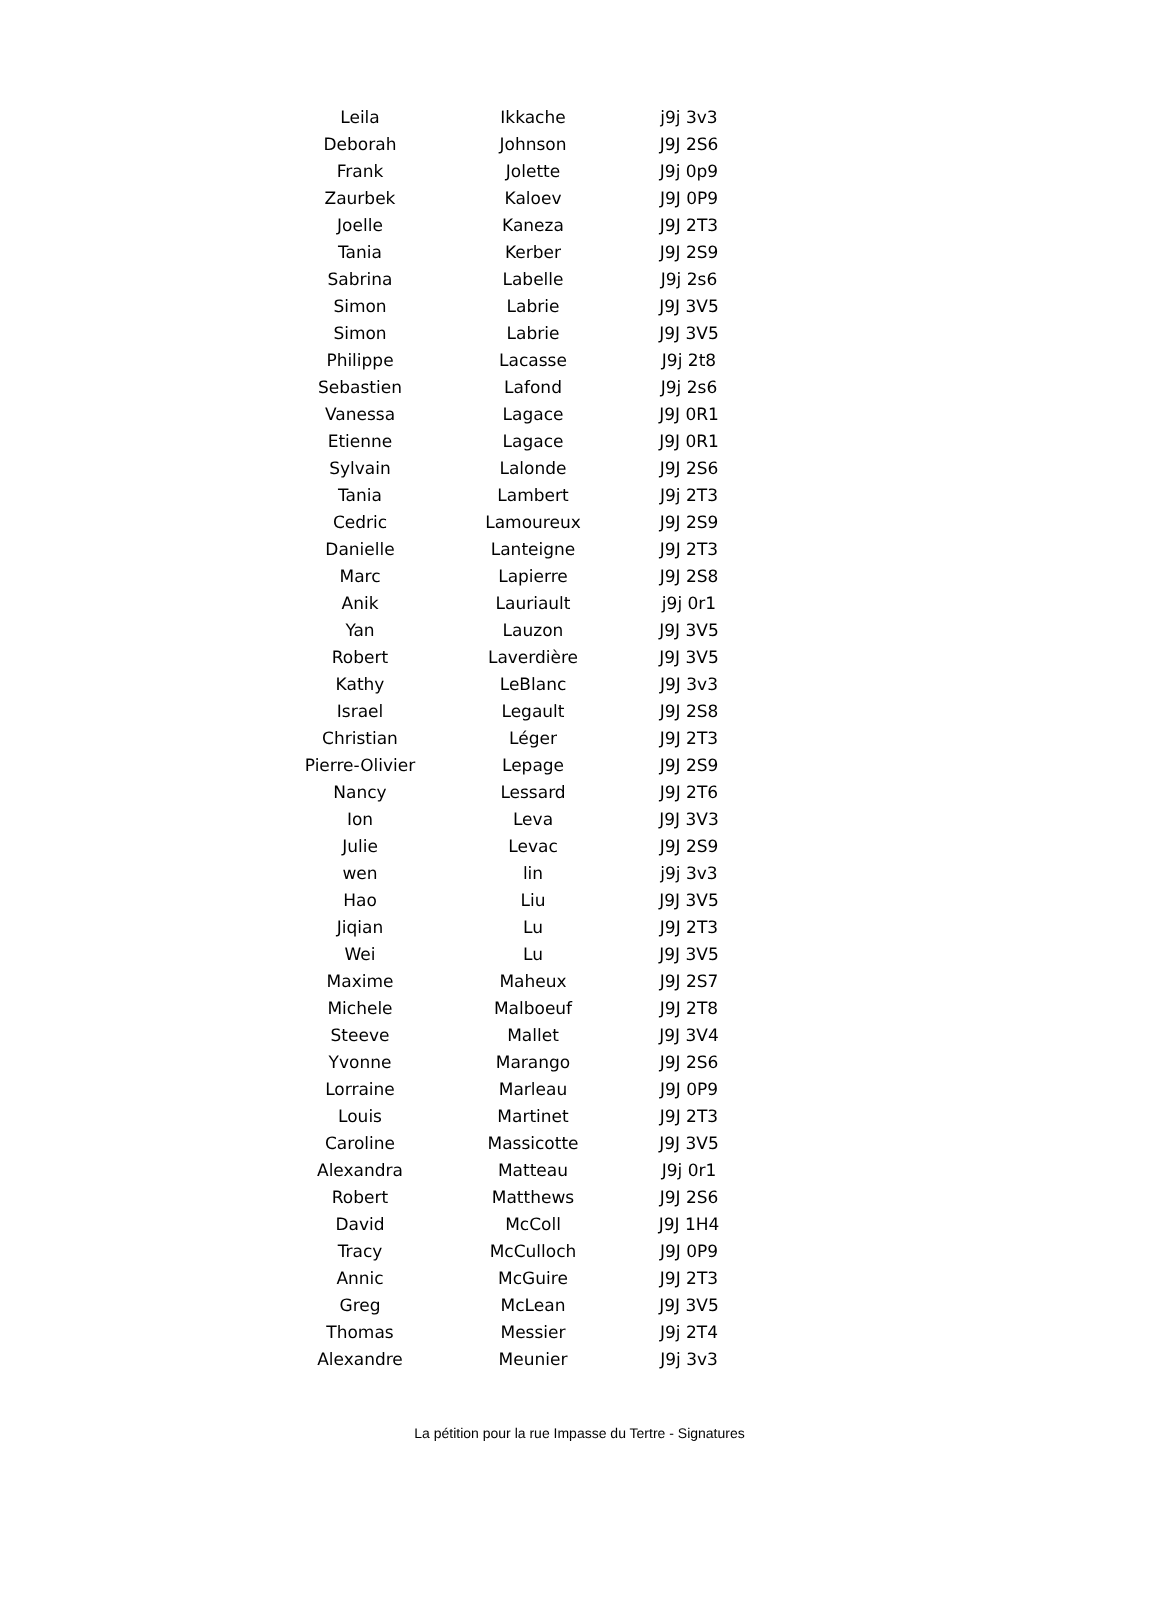| Leila | Ikkache | j9j 3v3 |
| Deborah | Johnson | J9J 2S6 |
| Frank | Jolette | J9j 0p9 |
| Zaurbek | Kaloev | J9J 0P9 |
| Joelle | Kaneza | J9J 2T3 |
| Tania | Kerber | J9J 2S9 |
| Sabrina | Labelle | J9j 2s6 |
| Simon | Labrie | J9J 3V5 |
| Simon | Labrie | J9J 3V5 |
| Philippe | Lacasse | J9j 2t8 |
| Sebastien | Lafond | J9j 2s6 |
| Vanessa | Lagace | J9J 0R1 |
| Etienne | Lagace | J9J 0R1 |
| Sylvain | Lalonde | J9J 2S6 |
| Tania | Lambert | J9j 2T3 |
| Cedric | Lamoureux | J9J 2S9 |
| Danielle | Lanteigne | J9J 2T3 |
| Marc | Lapierre | J9J 2S8 |
| Anik | Lauriault | j9j 0r1 |
| Yan | Lauzon | J9J 3V5 |
| Robert | Laverdière | J9J 3V5 |
| Kathy | LeBlanc | J9J 3v3 |
| Israel | Legault | J9J 2S8 |
| Christian | Léger | J9J 2T3 |
| Pierre-Olivier | Lepage | J9J 2S9 |
| Nancy | Lessard | J9J 2T6 |
| Ion | Leva | J9J 3V3 |
| Julie | Levac | J9J 2S9 |
| wen | lin | j9j 3v3 |
| Hao | Liu | J9J 3V5 |
| Jiqian | Lu | J9J 2T3 |
| Wei | Lu | J9J 3V5 |
| Maxime | Maheux | J9J 2S7 |
| Michele | Malboeuf | J9J 2T8 |
| Steeve | Mallet | J9J 3V4 |
| Yvonne | Marango | J9J 2S6 |
| Lorraine | Marleau | J9J 0P9 |
| Louis | Martinet | J9J 2T3 |
| Caroline | Massicotte | J9J 3V5 |
| Alexandra | Matteau | J9j 0r1 |
| Robert | Matthews | J9J 2S6 |
| David | McColl | J9J 1H4 |
| Tracy | McCulloch | J9J 0P9 |
| Annic | McGuire | J9J 2T3 |
| Greg | McLean | J9J 3V5 |
| Thomas | Messier | J9j 2T4 |
| Alexandre | Meunier | J9j 3v3 |
La pétition pour la rue Impasse du Tertre - Signatures